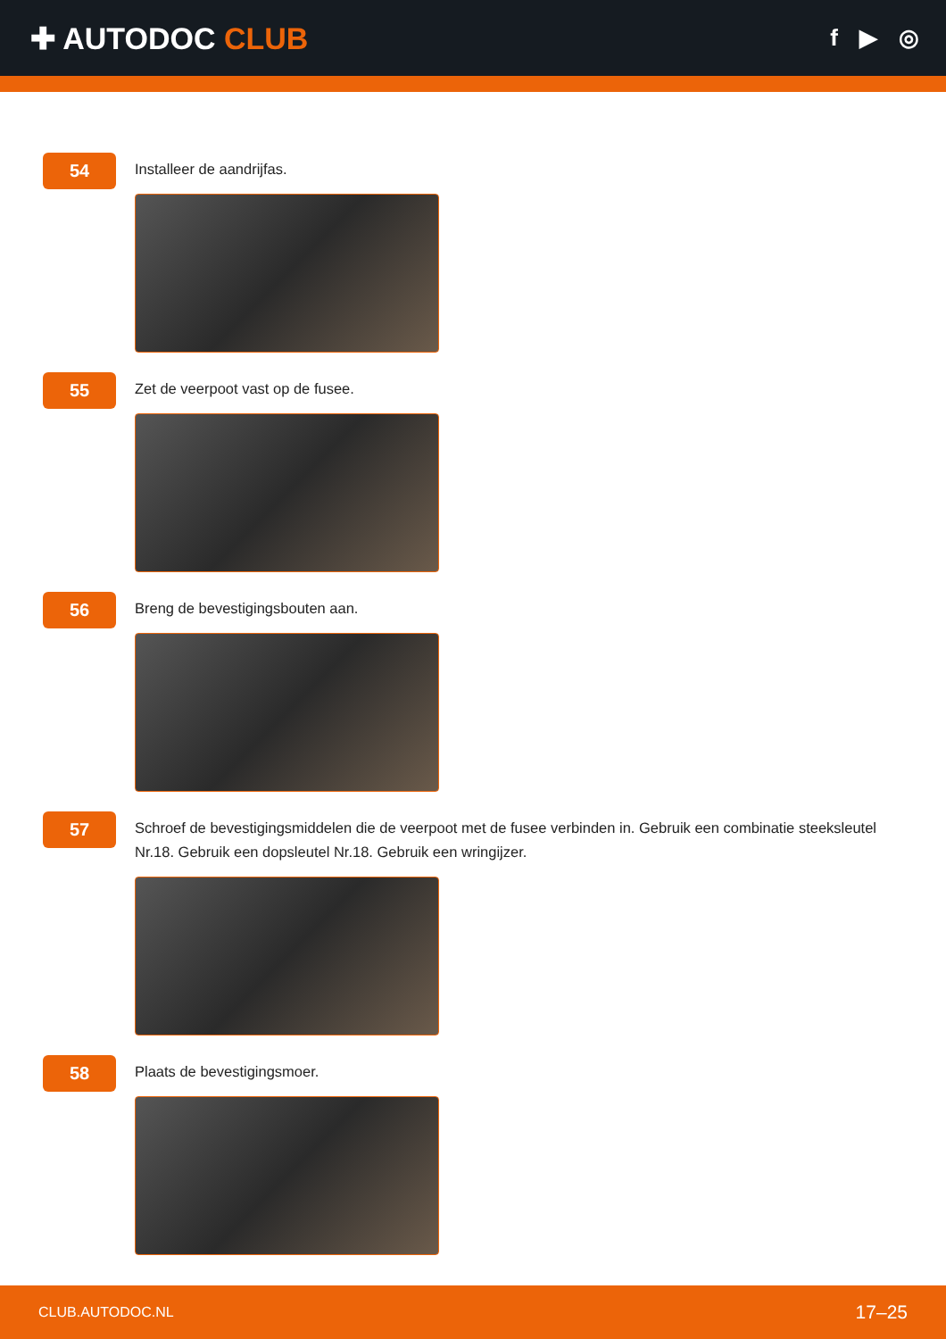✚ AUTODOC CLUB
f ▶ ◎
54
Installeer de aandrijfas.
55
Zet de veerpoot vast op de fusee.
56
Breng de bevestigingsbouten aan.
57
Schroef de bevestigingsmiddelen die de veerpoot met de fusee verbinden in. Gebruik een combinatie steeksleutel Nr.18. Gebruik een dopsleutel Nr.18. Gebruik een wringijzer.
58
Plaats de bevestigingsmoer.
CLUB.AUTODOC.NL 17–25